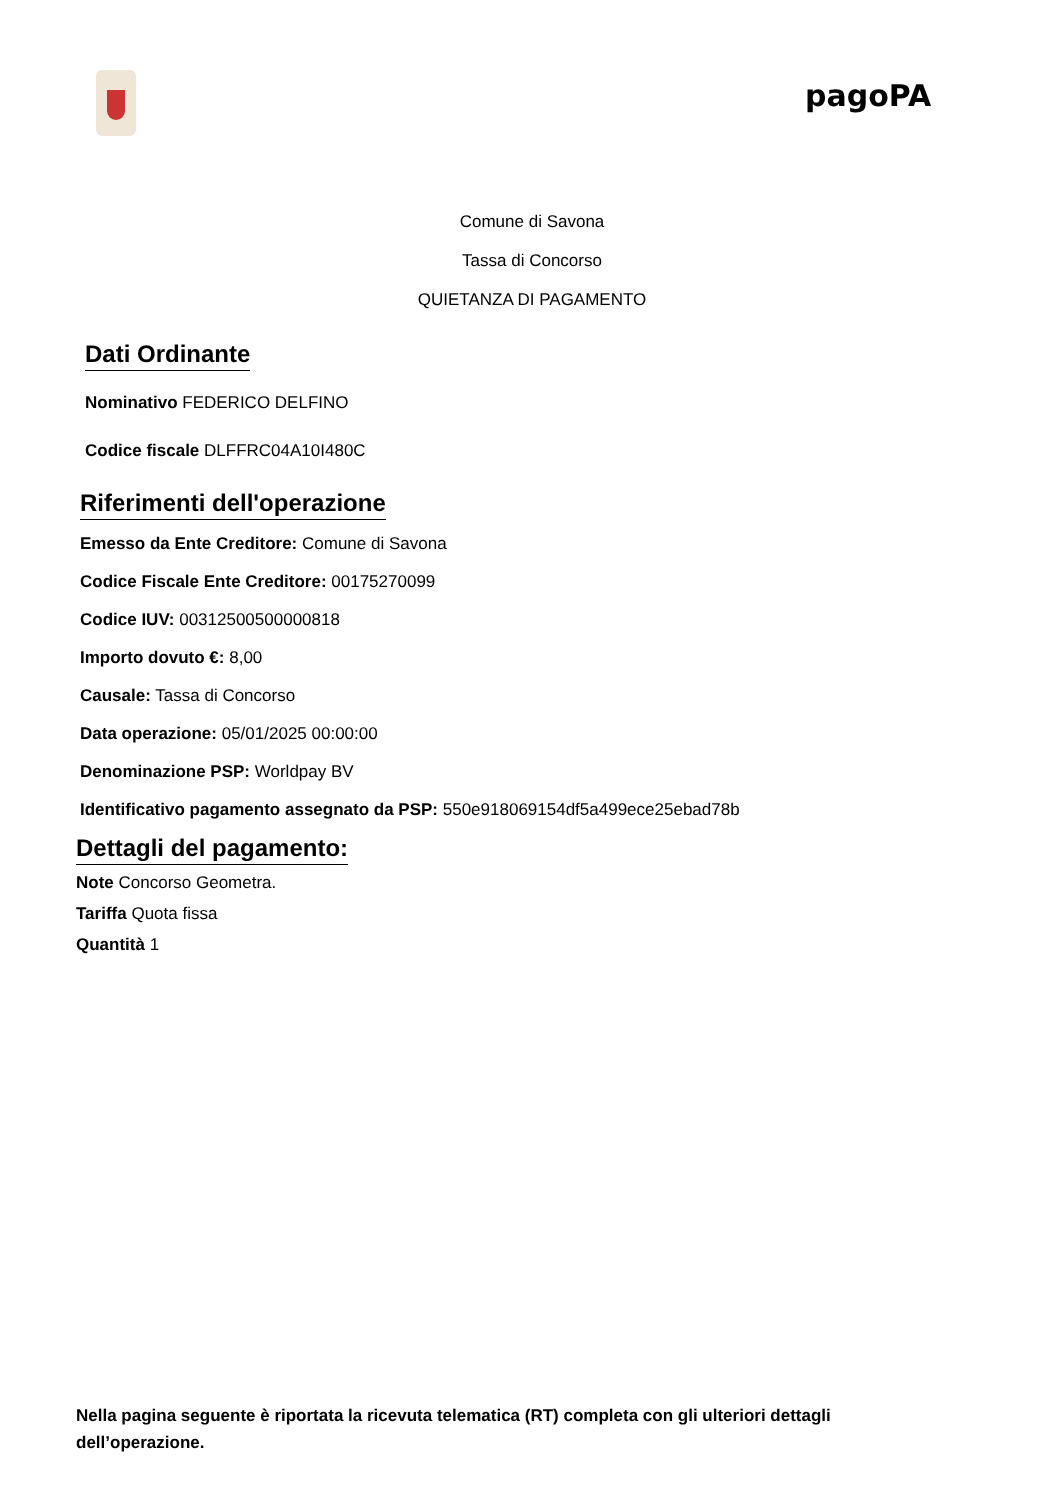pagoPA
Comune di Savona
Tassa di Concorso
QUIETANZA DI PAGAMENTO
Dati Ordinante
Nominativo FEDERICO DELFINO
Codice fiscale DLFFRC04A10I480C
Riferimenti dell'operazione
Emesso da Ente Creditore: Comune di Savona
Codice Fiscale Ente Creditore: 00175270099
Codice IUV: 00312500500000818
Importo dovuto €: 8,00
Causale: Tassa di Concorso
Data operazione: 05/01/2025 00:00:00
Denominazione PSP: Worldpay BV
Identificativo pagamento assegnato da PSP: 550e918069154df5a499ece25ebad78b
Dettagli del pagamento:
Note Concorso Geometra.
Tariffa Quota fissa
Quantità 1
Nella pagina seguente è riportata la ricevuta telematica (RT) completa con gli ulteriori dettagli dell’operazione.